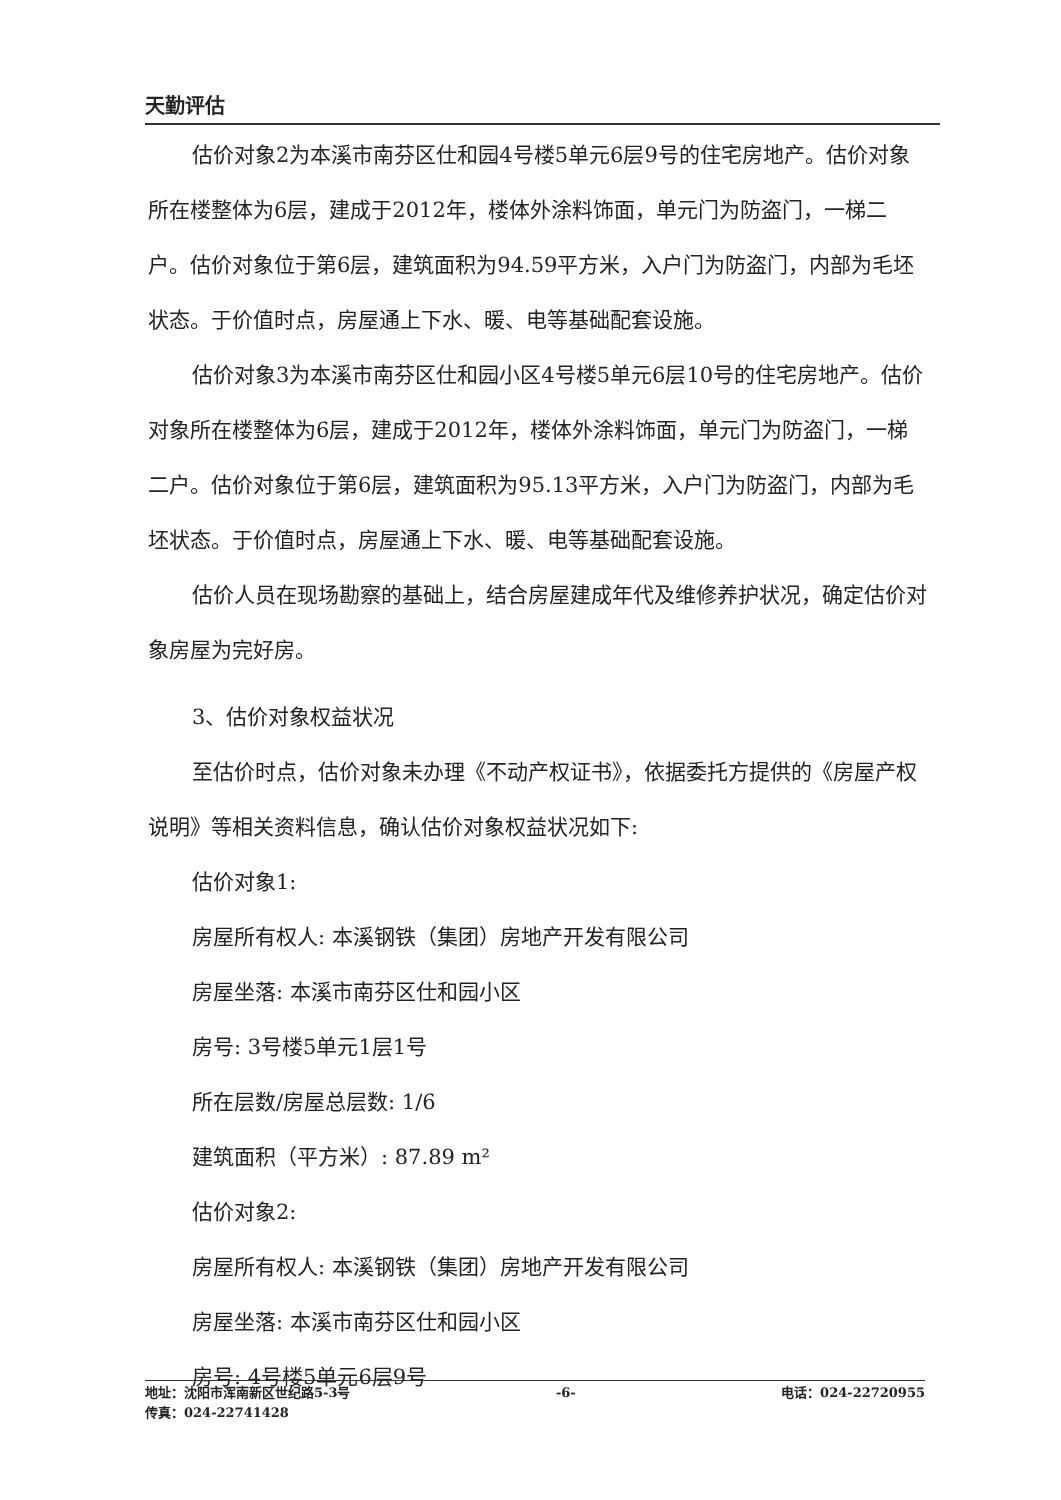天勤评估
估价对象2为本溪市南芬区仕和园4号楼5单元6层9号的住宅房地产。估价对象所在楼整体为6层，建成于2012年，楼体外涂料饰面，单元门为防盗门，一梯二户。估价对象位于第6层，建筑面积为94.59平方米，入户门为防盗门，内部为毛坯状态。于价值时点，房屋通上下水、暖、电等基础配套设施。
估价对象3为本溪市南芬区仕和园小区4号楼5单元6层10号的住宅房地产。估价对象所在楼整体为6层，建成于2012年，楼体外涂料饰面，单元门为防盗门，一梯二户。估价对象位于第6层，建筑面积为95.13平方米，入户门为防盗门，内部为毛坯状态。于价值时点，房屋通上下水、暖、电等基础配套设施。
估价人员在现场勘察的基础上，结合房屋建成年代及维修养护状况，确定估价对象房屋为完好房。
3、估价对象权益状况
至估价时点，估价对象未办理《不动产权证书》，依据委托方提供的《房屋产权说明》等相关资料信息，确认估价对象权益状况如下:
估价对象1:
房屋所有权人: 本溪钢铁（集团）房地产开发有限公司
房屋坐落: 本溪市南芬区仕和园小区
房号: 3号楼5单元1层1号
所在层数/房屋总层数: 1/6
建筑面积（平方米）: 87.89 m²
估价对象2:
房屋所有权人: 本溪钢铁（集团）房地产开发有限公司
房屋坐落: 本溪市南芬区仕和园小区
房号: 4号楼5单元6层9号
地址：沈阳市浑南新区世纪路5-3号 -6- 电话：024-22720955
传真：024-22741428